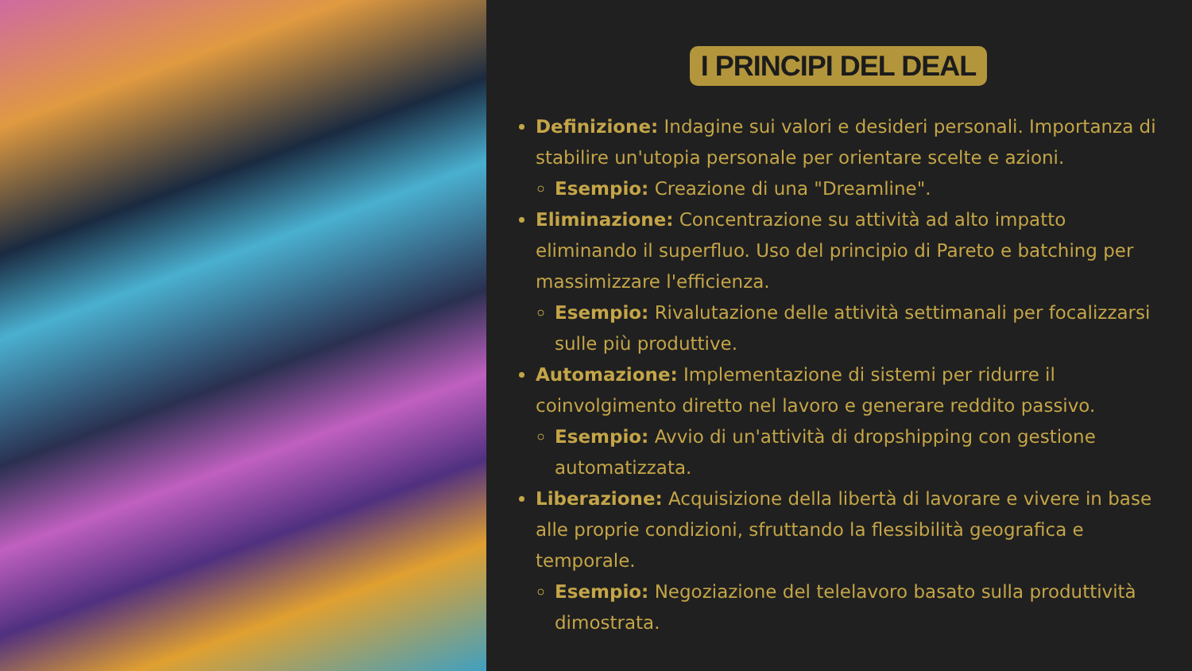I PRINCIPI DEL DEAL
Definizione: Indagine sui valori e desideri personali. Importanza di stabilire un'utopia personale per orientare scelte e azioni.
Esempio: Creazione di una "Dreamline".
Eliminazione: Concentrazione su attività ad alto impatto eliminando il superfluo. Uso del principio di Pareto e batching per massimizzare l'efficienza.
Esempio: Rivalutazione delle attività settimanali per focalizzarsi sulle più produttive.
Automazione: Implementazione di sistemi per ridurre il coinvolgimento diretto nel lavoro e generare reddito passivo.
Esempio: Avvio di un'attività di dropshipping con gestione automatizzata.
Liberazione: Acquisizione della libertà di lavorare e vivere in base alle proprie condizioni, sfruttando la flessibilità geografica e temporale.
Esempio: Negoziazione del telelavoro basato sulla produttività dimostrata.